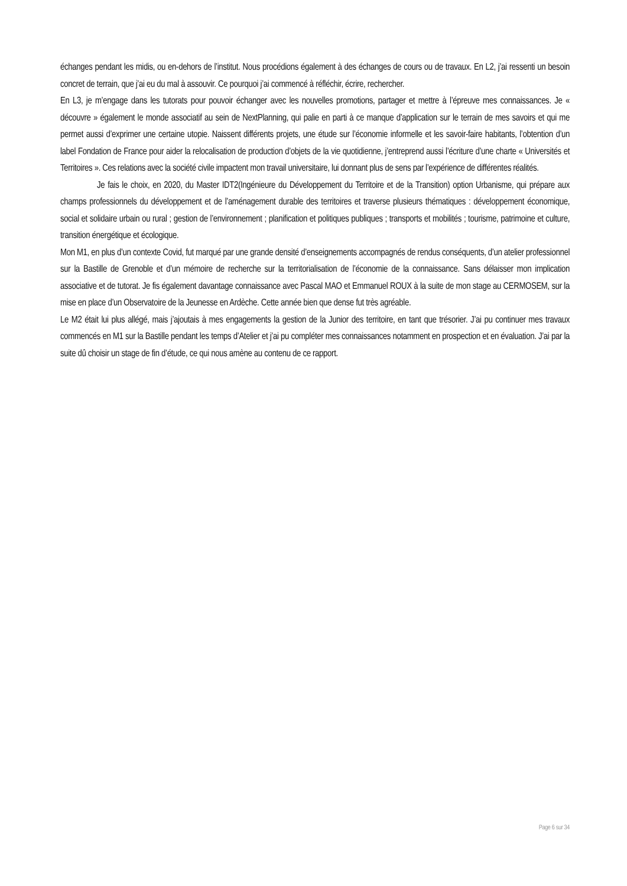échanges pendant les midis, ou en-dehors de l’institut. Nous procédions également à des échanges de cours ou de travaux. En L2, j’ai ressenti un besoin concret de terrain, que j’ai eu du mal à assouvir. Ce pourquoi j’ai commencé à réfléchir, écrire, rechercher.
En L3, je m’engage dans les tutorats pour pouvoir échanger avec les nouvelles promotions, partager et mettre à l’épreuve mes connaissances. Je « découvre » également le monde associatif au sein de NextPlanning, qui palie en parti à ce manque d’application sur le terrain de mes savoirs et qui me permet aussi d’exprimer une certaine utopie. Naissent différents projets, une étude sur l’économie informelle et les savoir-faire habitants, l’obtention d’un label Fondation de France pour aider la relocalisation de production d’objets de la vie quotidienne, j’entreprend aussi l’écriture d’une charte « Universités et Territoires ». Ces relations avec la société civile impactent mon travail universitaire, lui donnant plus de sens par l’expérience de différentes réalités.
Je fais le choix, en 2020, du Master IDT2(Ingénieure du Développement du Territoire et de la Transition) option Urbanisme, qui prépare aux champs professionnels du développement et de l’aménagement durable des territoires et traverse plusieurs thématiques : développement économique, social et solidaire urbain ou rural ; gestion de l’environnement ; planification et politiques publiques ; transports et mobilités ; tourisme, patrimoine et culture, transition énergétique et écologique.
Mon M1, en plus d’un contexte Covid, fut marqué par une grande densité d’enseignements accompagnés de rendus conséquents, d’un atelier professionnel sur la Bastille de Grenoble et d’un mémoire de recherche sur la territorialisation de l’économie de la connaissance. Sans délaisser mon implication associative et de tutorat. Je fis également davantage connaissance avec Pascal MAO et Emmanuel ROUX à la suite de mon stage au CERMOSEM, sur la mise en place d’un Observatoire de la Jeunesse en Ardèche. Cette année bien que dense fut très agréable.
Le M2 était lui plus allégé, mais j’ajoutais à mes engagements la gestion de la Junior des territoire, en tant que trésorier. J’ai pu continuer mes travaux commencés en M1 sur la Bastille pendant les temps d’Atelier et j’ai pu compléter mes connaissances notamment en prospection et en évaluation. J’ai par la suite dû choisir un stage de fin d’étude, ce qui nous amène au contenu de ce rapport.
Page 6 sur 34